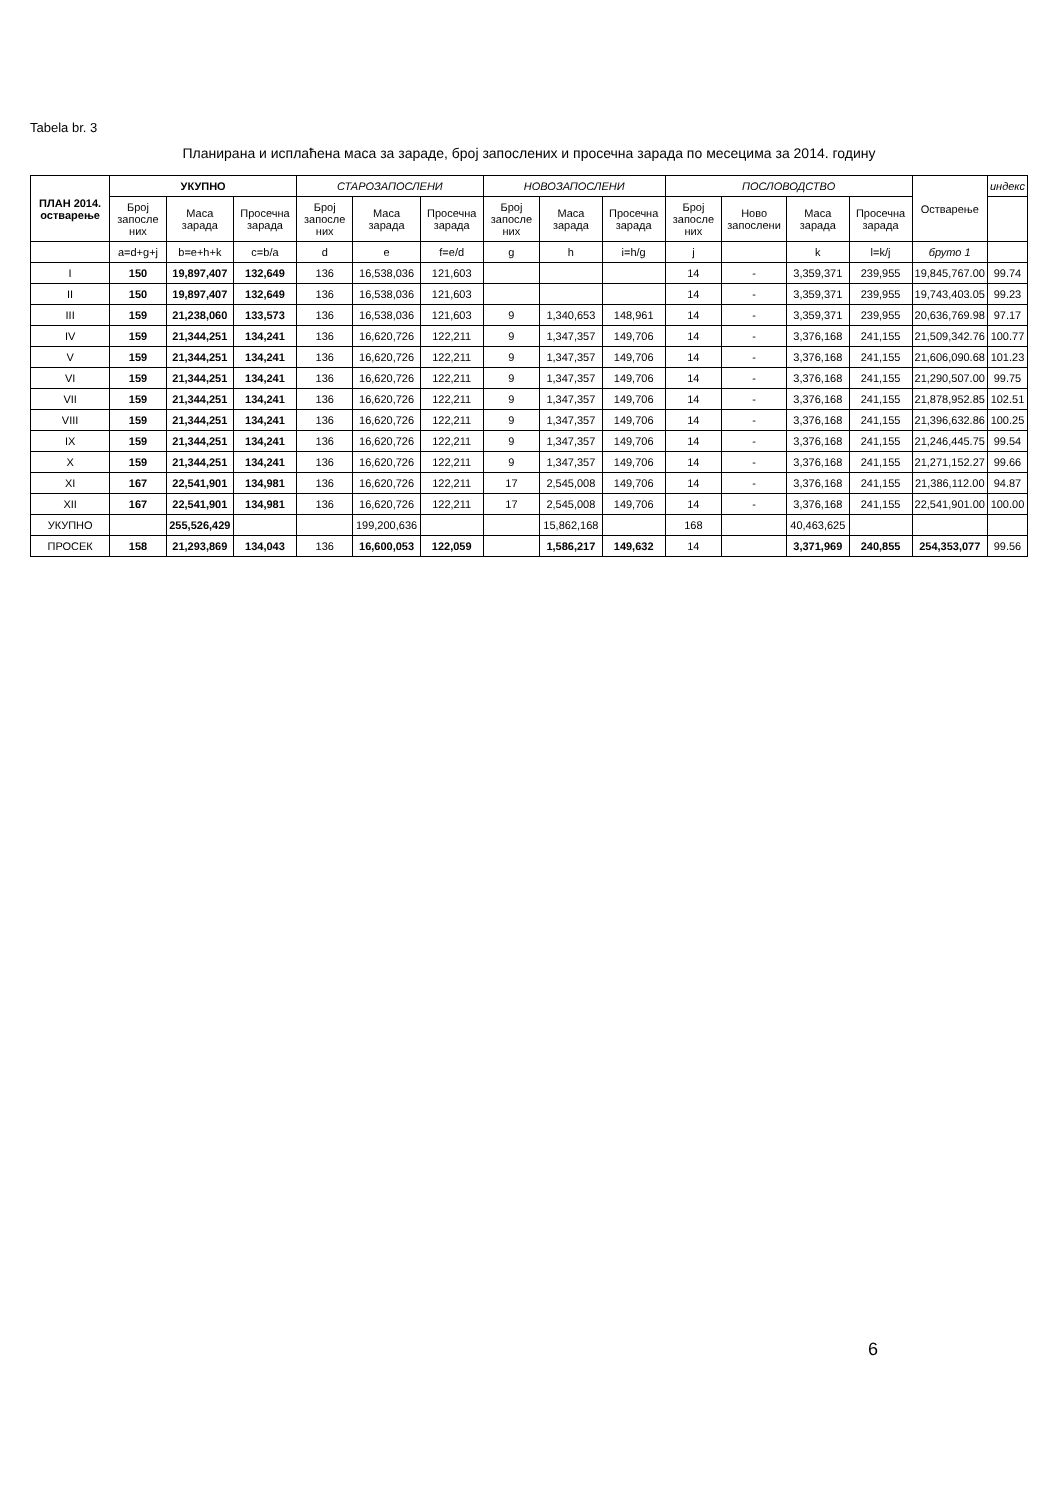Tabela br. 3
Планирана и исплаћена маса за зараде, број запослених и просечна зарада по месецима за 2014. годину
| ПЛАН 2014. остварење | УКУПНО | | | СТАРОЗАПОСЛЕНИ | | | НОВОЗАПОСЛЕНИ | | | ПОСЛОВОДСТВО | | | | Остварење | индекс |
| --- | --- | --- | --- | --- | --- | --- | --- | --- | --- | --- | --- | --- | --- | --- | --- |
| | Број запосле них | Маса зарада | Просечна зарада | Број запосле них | Маса зарада | Просечна зарада | Број запосле них | Маса зарада | Просечна зарада | Број запосле них | Ново запослени | Маса зарада | Просечна зарада | | |
| | a=d+g+j | b=e+h+k | c=b/a | d | e | f=e/d | g | h | i=h/g | j | | k | l=k/j | бруто 1 | |
| I | 150 | 19,897,407 | 132,649 | 136 | 16,538,036 | 121,603 | | | | 14 | - | 3,359,371 | 239,955 | 19,845,767.00 | 99.74 |
| II | 150 | 19,897,407 | 132,649 | 136 | 16,538,036 | 121,603 | | | | 14 | - | 3,359,371 | 239,955 | 19,743,403.05 | 99.23 |
| III | 159 | 21,238,060 | 133,573 | 136 | 16,538,036 | 121,603 | 9 | 1,340,653 | 148,961 | 14 | - | 3,359,371 | 239,955 | 20,636,769.98 | 97.17 |
| IV | 159 | 21,344,251 | 134,241 | 136 | 16,620,726 | 122,211 | 9 | 1,347,357 | 149,706 | 14 | - | 3,376,168 | 241,155 | 21,509,342.76 | 100.77 |
| V | 159 | 21,344,251 | 134,241 | 136 | 16,620,726 | 122,211 | 9 | 1,347,357 | 149,706 | 14 | - | 3,376,168 | 241,155 | 21,606,090.68 | 101.23 |
| VI | 159 | 21,344,251 | 134,241 | 136 | 16,620,726 | 122,211 | 9 | 1,347,357 | 149,706 | 14 | - | 3,376,168 | 241,155 | 21,290,507.00 | 99.75 |
| VII | 159 | 21,344,251 | 134,241 | 136 | 16,620,726 | 122,211 | 9 | 1,347,357 | 149,706 | 14 | - | 3,376,168 | 241,155 | 21,878,952.85 | 102.51 |
| VIII | 159 | 21,344,251 | 134,241 | 136 | 16,620,726 | 122,211 | 9 | 1,347,357 | 149,706 | 14 | - | 3,376,168 | 241,155 | 21,396,632.86 | 100.25 |
| IX | 159 | 21,344,251 | 134,241 | 136 | 16,620,726 | 122,211 | 9 | 1,347,357 | 149,706 | 14 | - | 3,376,168 | 241,155 | 21,246,445.75 | 99.54 |
| X | 159 | 21,344,251 | 134,241 | 136 | 16,620,726 | 122,211 | 9 | 1,347,357 | 149,706 | 14 | - | 3,376,168 | 241,155 | 21,271,152.27 | 99.66 |
| XI | 167 | 22,541,901 | 134,981 | 136 | 16,620,726 | 122,211 | 17 | 2,545,008 | 149,706 | 14 | - | 3,376,168 | 241,155 | 21,386,112.00 | 94.87 |
| XII | 167 | 22,541,901 | 134,981 | 136 | 16,620,726 | 122,211 | 17 | 2,545,008 | 149,706 | 14 | - | 3,376,168 | 241,155 | 22,541,901.00 | 100.00 |
| УКУПНО | | 255,526,429 | | | 199,200,636 | | | 15,862,168 | | 168 | | 40,463,625 | | | |
| ПРОСЕК | 158 | 21,293,869 | 134,043 | 136 | 16,600,053 | 122,059 | | 1,586,217 | 149,632 | 14 | | 3,371,969 | 240,855 | 254,353,077 | 99.56 |
6